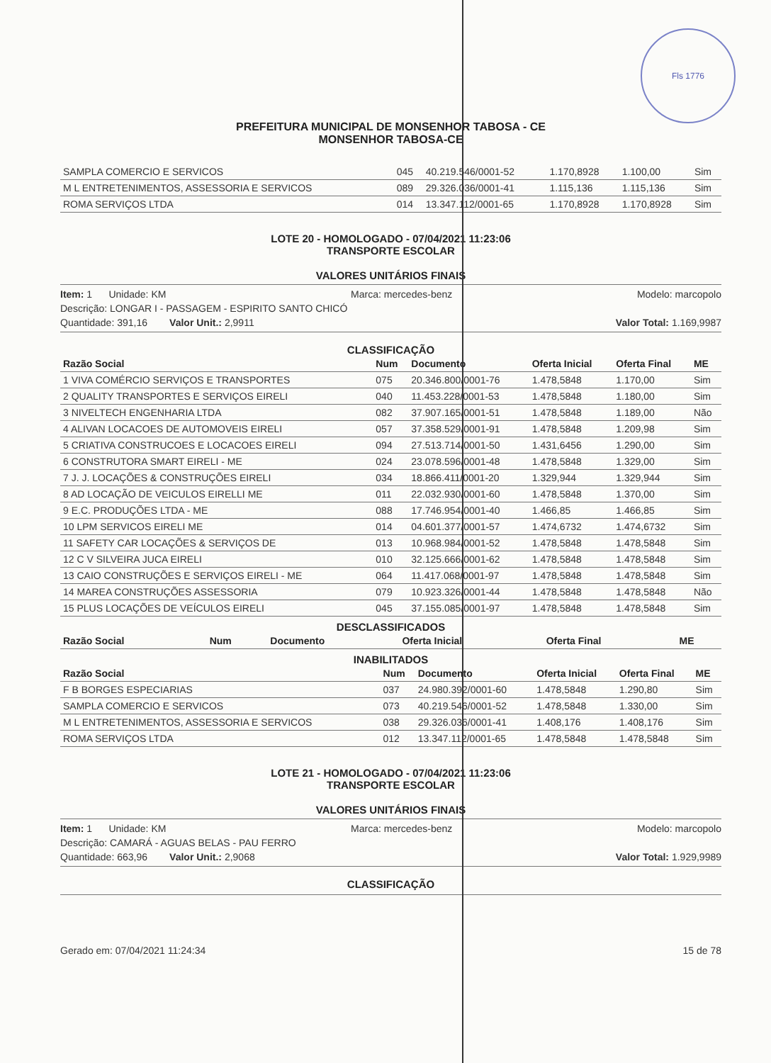Fls 1776
PREFEITURA MUNICIPAL DE MONSENHOR TABOSA - CE
MONSENHOR TABOSA-CE
| SAMPLA COMERCIO E SERVICOS | 045 | 40.219.546/0001-52 | 1.170,8928 | 1.100,00 | Sim |
| M L ENTRETENIMENTOS, ASSESSORIA E SERVICOS | 089 | 29.326.036/0001-41 | 1.115,136 | 1.115,136 | Sim |
| ROMA SERVIÇOS LTDA | 014 | 13.347.112/0001-65 | 1.170,8928 | 1.170,8928 | Sim |
LOTE 20 - HOMOLOGADO - 07/04/2021 11:23:06
TRANSPORTE ESCOLAR
VALORES UNITÁRIOS FINAIS
Item: 1 Unidade: KM Marca: mercedes-benz Modelo: marcopolo
Descrição: LONGAR I - PASSAGEM - ESPIRITO SANTO CHICÓ
Quantidade: 391,16 Valor Unit.: 2,9911 Valor Total: 1.169,9987
CLASSIFICAÇÃO
| Razão Social | Num | Documento | Oferta Inicial | Oferta Final | ME |
| --- | --- | --- | --- | --- | --- |
| 1 VIVA COMÉRCIO SERVIÇOS E TRANSPORTES | 075 | 20.346.800/0001-76 | 1.478,5848 | 1.170,00 | Sim |
| 2 QUALITY TRANSPORTES E SERVIÇOS EIRELI | 040 | 11.453.228/0001-53 | 1.478,5848 | 1.180,00 | Sim |
| 3 NIVELTECH ENGENHARIA LTDA | 082 | 37.907.165/0001-51 | 1.478,5848 | 1.189,00 | Não |
| 4 ALIVAN LOCACOES DE AUTOMOVEIS EIRELI | 057 | 37.358.529/0001-91 | 1.478,5848 | 1.209,98 | Sim |
| 5 CRIATIVA CONSTRUCOES E LOCACOES EIRELI | 094 | 27.513.714/0001-50 | 1.431,6456 | 1.290,00 | Sim |
| 6 CONSTRUTORA SMART EIRELI - ME | 024 | 23.078.596/0001-48 | 1.478,5848 | 1.329,00 | Sim |
| 7 J. J. LOCAÇÕES & CONSTRUÇÕES EIRELI | 034 | 18.866.411/0001-20 | 1.329,944 | 1.329,944 | Sim |
| 8 AD LOCAÇÃO DE VEICULOS EIRELLI ME | 011 | 22.032.930/0001-60 | 1.478,5848 | 1.370,00 | Sim |
| 9 E.C. PRODUÇÕES LTDA - ME | 088 | 17.746.954/0001-40 | 1.466,85 | 1.466,85 | Sim |
| 10 LPM SERVICOS EIRELI ME | 014 | 04.601.377/0001-57 | 1.474,6732 | 1.474,6732 | Sim |
| 11 SAFETY CAR LOCAÇÕES & SERVIÇOS DE | 013 | 10.968.984/0001-52 | 1.478,5848 | 1.478,5848 | Sim |
| 12 C V SILVEIRA JUCA EIRELI | 010 | 32.125.666/0001-62 | 1.478,5848 | 1.478,5848 | Sim |
| 13 CAIO CONSTRUÇÕES E SERVIÇOS EIRELI - ME | 064 | 11.417.068/0001-97 | 1.478,5848 | 1.478,5848 | Sim |
| 14 MAREA CONSTRUÇÕES ASSESSORIA | 079 | 10.923.326/0001-44 | 1.478,5848 | 1.478,5848 | Não |
| 15 PLUS LOCAÇÕES DE VEÍCULOS EIRELI | 045 | 37.155.085/0001-97 | 1.478,5848 | 1.478,5848 | Sim |
DESCLASSIFICADOS
| Razão Social | Num | Documento | Oferta Inicial | Oferta Final | ME |
| --- | --- | --- | --- | --- | --- |
INABILITADOS
| Razão Social | Num | Documento | Oferta Inicial | Oferta Final | ME |
| --- | --- | --- | --- | --- | --- |
| F B BORGES ESPECIARIAS | 037 | 24.980.392/0001-60 | 1.478,5848 | 1.290,80 | Sim |
| SAMPLA COMERCIO E SERVICOS | 073 | 40.219.546/0001-52 | 1.478,5848 | 1.330,00 | Sim |
| M L ENTRETENIMENTOS, ASSESSORIA E SERVICOS | 038 | 29.326.036/0001-41 | 1.408,176 | 1.408,176 | Sim |
| ROMA SERVIÇOS LTDA | 012 | 13.347.112/0001-65 | 1.478,5848 | 1.478,5848 | Sim |
LOTE 21 - HOMOLOGADO - 07/04/2021 11:23:06
TRANSPORTE ESCOLAR
VALORES UNITÁRIOS FINAIS
Item: 1 Unidade: KM Marca: mercedes-benz Modelo: marcopolo
Descrição: CAMARÁ - AGUAS BELAS - PAU FERRO
Quantidade: 663,96 Valor Unit.: 2,9068 Valor Total: 1.929,9989
CLASSIFICAÇÃO
Gerado em: 07/04/2021 11:24:34 15 de 78